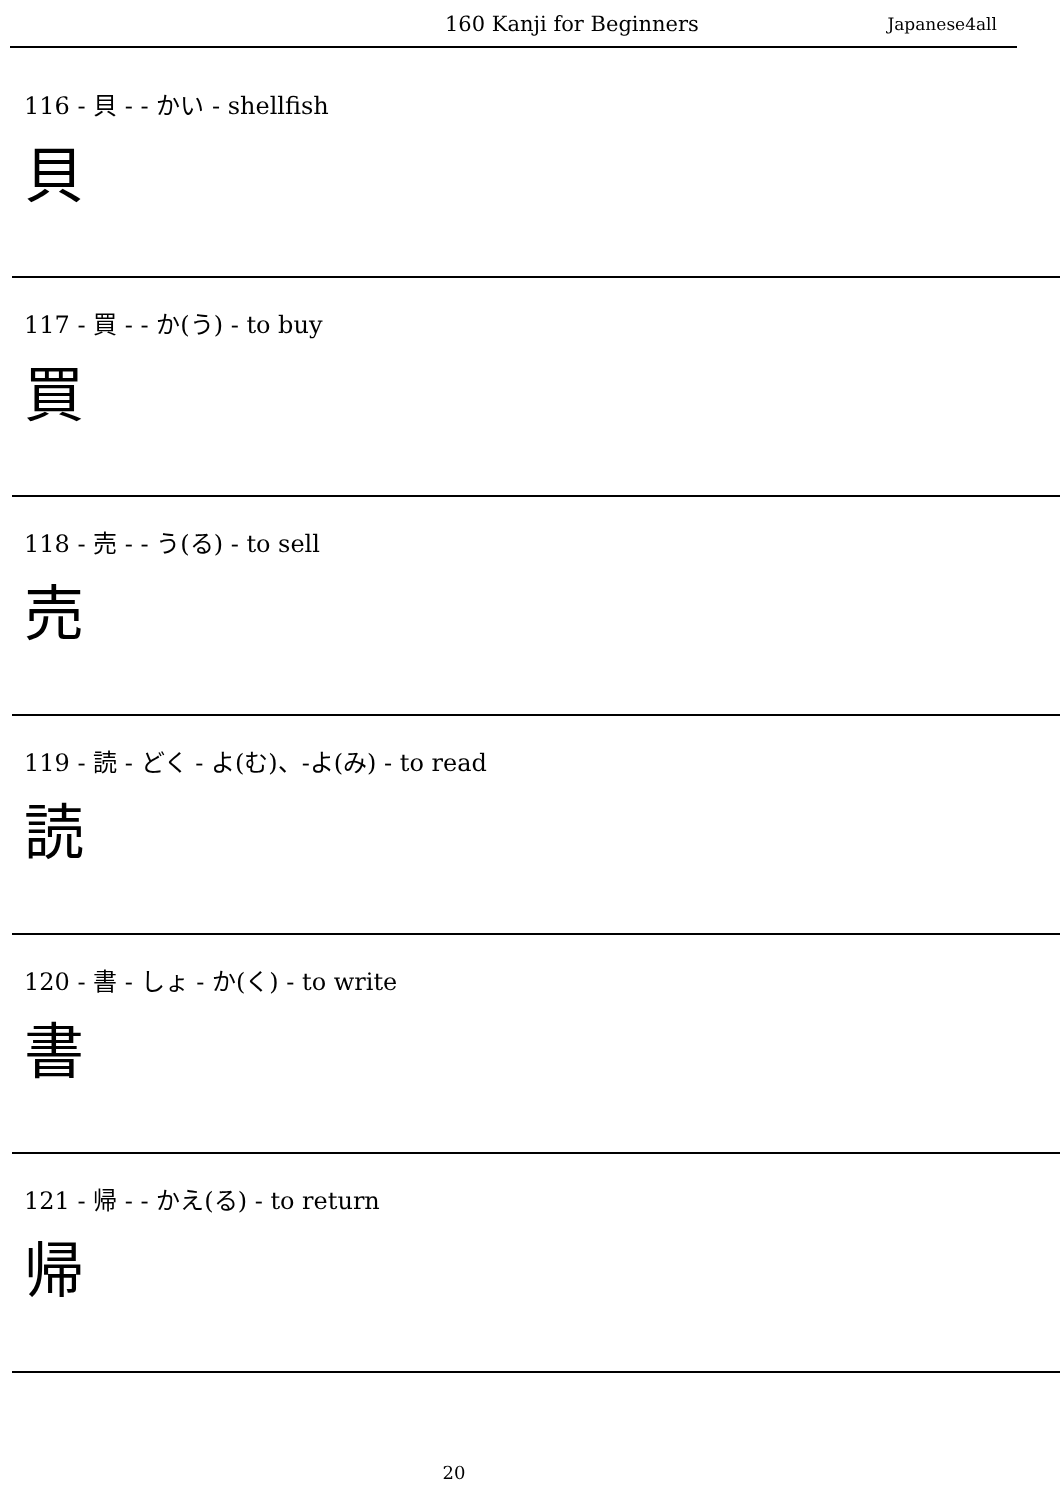160 Kanji for Beginners Japanese4all
116 - 貝 - - かい - shellfish
貝
117 - 買 - - か(う) - to buy
買
118 - 売 - - う(る) - to sell
売
119 - 読 - どく - よ(む)、-よ(み) - to read
読
120 - 書 - しょ - か(く) - to write
書
121 - 帰 - - かえ(る) - to return
帰
20